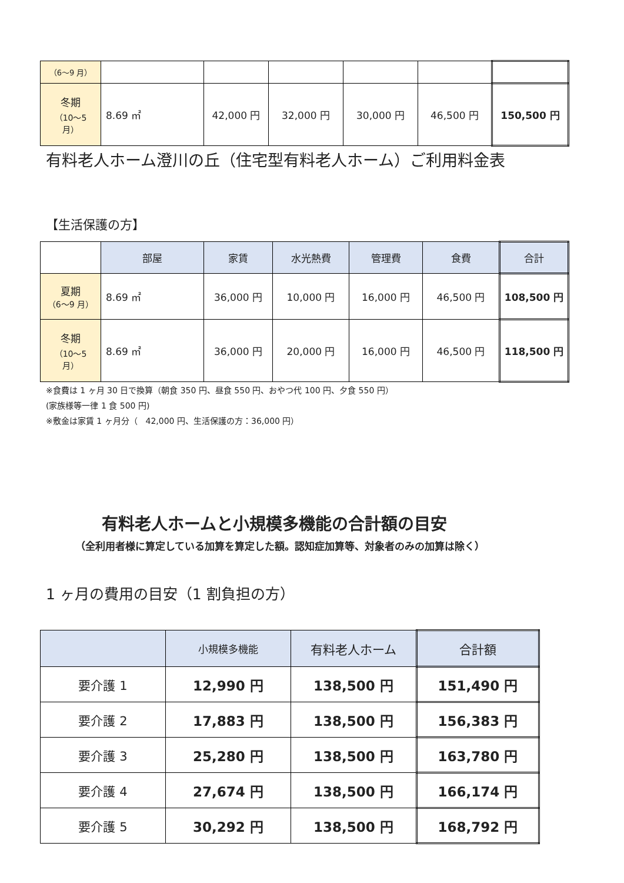| （6〜9 月） | | | | | | |
| 冬期 （10〜5 月） | 8.69 ㎡ | 42,000 円 | 32,000 円 | 30,000 円 | 46,500 円 | 150,500 円 |
有料老人ホーム澄川の丘（住宅型有料老人ホーム）ご利用料金表
【生活保護の方】
| | 部屋 | 家賃 | 水光熱費 | 管理費 | 食費 | 合計 |
| 夏期 （6〜9 月） | 8.69 ㎡ | 36,000 円 | 10,000 円 | 16,000 円 | 46,500 円 | 108,500 円 |
| 冬期 （10〜5 月） | 8.69 ㎡ | 36,000 円 | 20,000 円 | 16,000 円 | 46,500 円 | 118,500 円 |
※食費は 1 ヶ月 30 日で換算（朝食 350 円、昼食 550 円、おやつ代 100 円、夕食 550 円）
(家族様等一律 1 食 500 円)
※敷金は家賃 1 ヶ月分（　42,000 円、生活保護の方：36,000 円）
有料老人ホームと小規模多機能の合計額の目安
（全利用者様に算定している加算を算定した額。認知症加算等、対象者のみの加算は除く）
1 ヶ月の費用の目安（1 割負担の方）
| | 小規模多機能 | 有料老人ホーム | 合計額 |
| 要介護 1 | 12,990 円 | 138,500 円 | 151,490 円 |
| 要介護 2 | 17,883 円 | 138,500 円 | 156,383 円 |
| 要介護 3 | 25,280 円 | 138,500 円 | 163,780 円 |
| 要介護 4 | 27,674 円 | 138,500 円 | 166,174 円 |
| 要介護 5 | 30,292 円 | 138,500 円 | 168,792 円 |